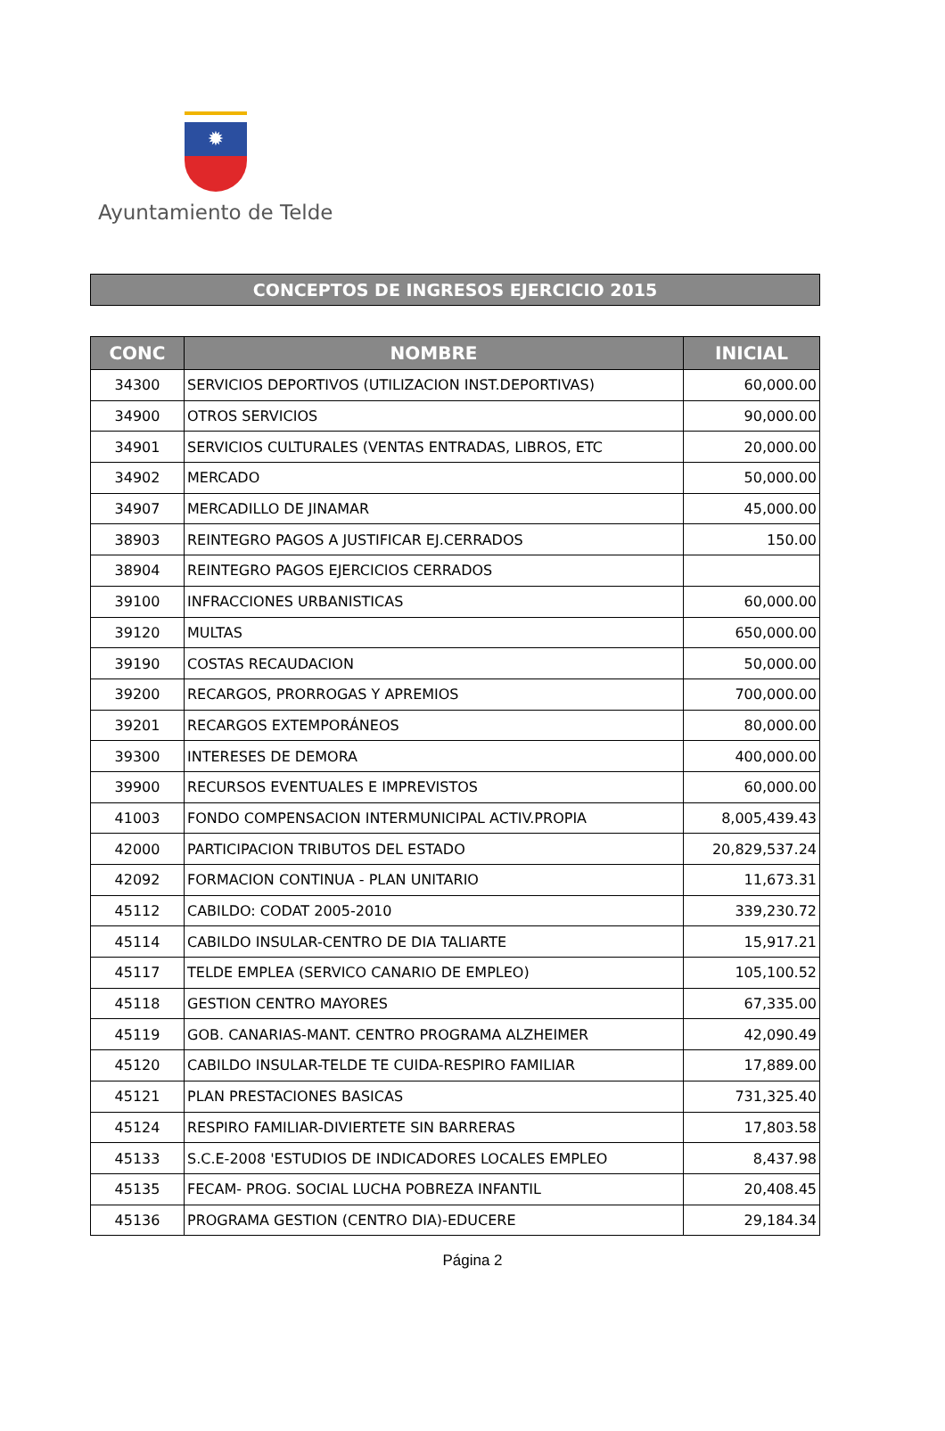✹
Ayuntamiento de Telde
CONCEPTOS DE INGRESOS EJERCICIO 2015
| CONC | NOMBRE | INICIAL |
| --- | --- | --- |
| 34300 | SERVICIOS DEPORTIVOS (UTILIZACION INST.DEPORTIVAS) | 60,000.00 |
| 34900 | OTROS SERVICIOS | 90,000.00 |
| 34901 | SERVICIOS CULTURALES (VENTAS ENTRADAS, LIBROS, ETC | 20,000.00 |
| 34902 | MERCADO | 50,000.00 |
| 34907 | MERCADILLO DE JINAMAR | 45,000.00 |
| 38903 | REINTEGRO PAGOS A JUSTIFICAR EJ.CERRADOS | 150.00 |
| 38904 | REINTEGRO PAGOS EJERCICIOS CERRADOS | |
| 39100 | INFRACCIONES URBANISTICAS | 60,000.00 |
| 39120 | MULTAS | 650,000.00 |
| 39190 | COSTAS RECAUDACION | 50,000.00 |
| 39200 | RECARGOS, PRORROGAS Y APREMIOS | 700,000.00 |
| 39201 | RECARGOS EXTEMPORÁNEOS | 80,000.00 |
| 39300 | INTERESES DE DEMORA | 400,000.00 |
| 39900 | RECURSOS EVENTUALES E IMPREVISTOS | 60,000.00 |
| 41003 | FONDO COMPENSACION INTERMUNICIPAL ACTIV.PROPIA | 8,005,439.43 |
| 42000 | PARTICIPACION TRIBUTOS DEL ESTADO | 20,829,537.24 |
| 42092 | FORMACION CONTINUA - PLAN UNITARIO | 11,673.31 |
| 45112 | CABILDO: CODAT 2005-2010 | 339,230.72 |
| 45114 | CABILDO INSULAR-CENTRO DE DIA TALIARTE | 15,917.21 |
| 45117 | TELDE EMPLEA (SERVICO CANARIO DE EMPLEO) | 105,100.52 |
| 45118 | GESTION CENTRO MAYORES | 67,335.00 |
| 45119 | GOB. CANARIAS-MANT. CENTRO PROGRAMA ALZHEIMER | 42,090.49 |
| 45120 | CABILDO INSULAR-TELDE TE CUIDA-RESPIRO FAMILIAR | 17,889.00 |
| 45121 | PLAN PRESTACIONES BASICAS | 731,325.40 |
| 45124 | RESPIRO FAMILIAR-DIVIERTETE SIN BARRERAS | 17,803.58 |
| 45133 | S.C.E-2008 'ESTUDIOS DE INDICADORES LOCALES EMPLEO | 8,437.98 |
| 45135 | FECAM- PROG. SOCIAL LUCHA POBREZA INFANTIL | 20,408.45 |
| 45136 | PROGRAMA GESTION (CENTRO DIA)-EDUCERE | 29,184.34 |
Página 2